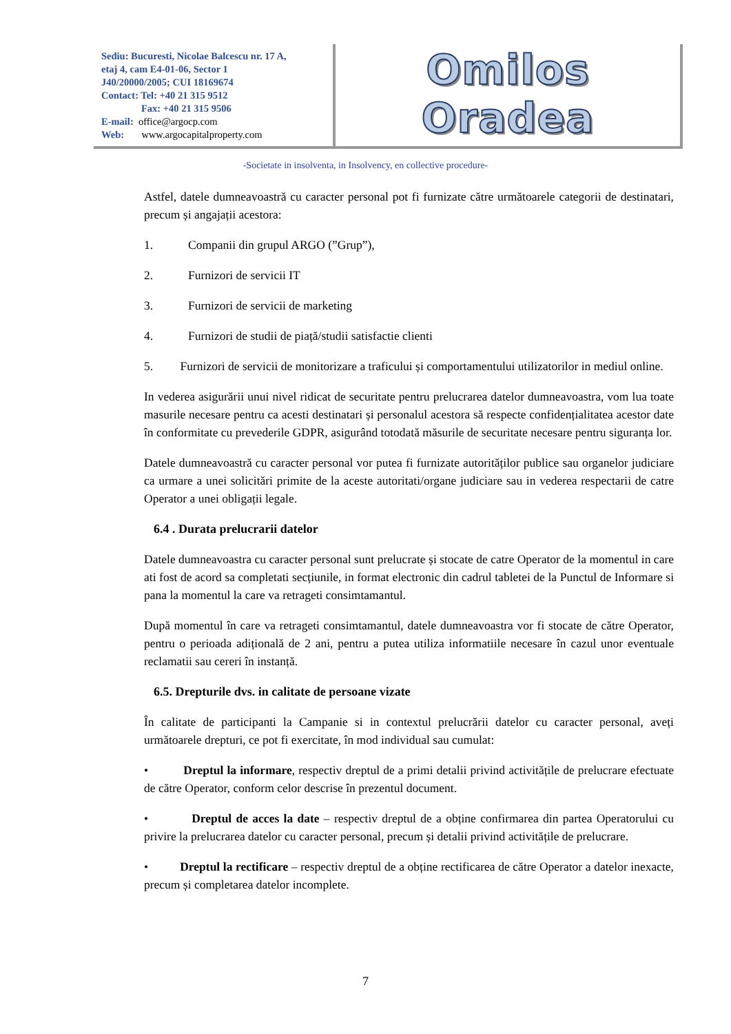Sediu: Bucuresti, Nicolae Balcescu nr. 17 A,
etaj 4, cam E4-01-06, Sector 1
J40/20000/2005; CUI 18169674
Contact: Tel: +40 21 315 9512
Fax: +40 21 315 9506
E-mail: office@argocp.com
Web: www.argocapitalproperty.com
Omilos Oradea
-Societate in insolventa, in Insolvency, en collective procedure-
Astfel, datele dumneavoastră cu caracter personal pot fi furnizate către următoarele categorii de destinatari, precum și angajații acestora:
1. Companii din grupul ARGO (”Grup”),
2. Furnizori de servicii IT
3. Furnizori de servicii de marketing
4. Furnizori de studii de piață/studii satisfactie clienti
5. Furnizori de servicii de monitorizare a traficului și comportamentului utilizatorilor in mediul online.
In vederea asigurării unui nivel ridicat de securitate pentru prelucrarea datelor dumneavoastra, vom lua toate masurile necesare pentru ca acesti destinatari și personalul acestora să respecte confidențialitatea acestor date în conformitate cu prevederile GDPR, asigurând totodată măsurile de securitate necesare pentru siguranța lor.
Datele dumneavoastră cu caracter personal vor putea fi furnizate autorităților publice sau organelor judiciare ca urmare a unei solicitări primite de la aceste autoritati/organe judiciare sau in vederea respectarii de catre Operator a unei obligații legale.
6.4 . Durata prelucrarii datelor
Datele dumneavoastra cu caracter personal sunt prelucrate și stocate de catre Operator de la momentul in care ati fost de acord sa completati secțiunile, in format electronic din cadrul tabletei de la Punctul de Informare si pana la momentul la care va retrageti consimtamantul.
După momentul în care va retrageti consimtamantul, datele dumneavoastra vor fi stocate de către Operator, pentru o perioada adițională de 2 ani, pentru a putea utiliza informatiile necesare în cazul unor eventuale reclamatii sau cereri în instanță.
6.5. Drepturile dvs. in calitate de persoane vizate
În calitate de participanti la Campanie si in contextul prelucrării datelor cu caracter personal, aveți următoarele drepturi, ce pot fi exercitate, în mod individual sau cumulat:
• Dreptul la informare, respectiv dreptul de a primi detalii privind activitățile de prelucrare efectuate de către Operator, conform celor descrise în prezentul document.
• Dreptul de acces la date – respectiv dreptul de a obține confirmarea din partea Operatorului cu privire la prelucrarea datelor cu caracter personal, precum și detalii privind activitățile de prelucrare.
• Dreptul la rectificare – respectiv dreptul de a obține rectificarea de către Operator a datelor inexacte, precum și completarea datelor incomplete.
7